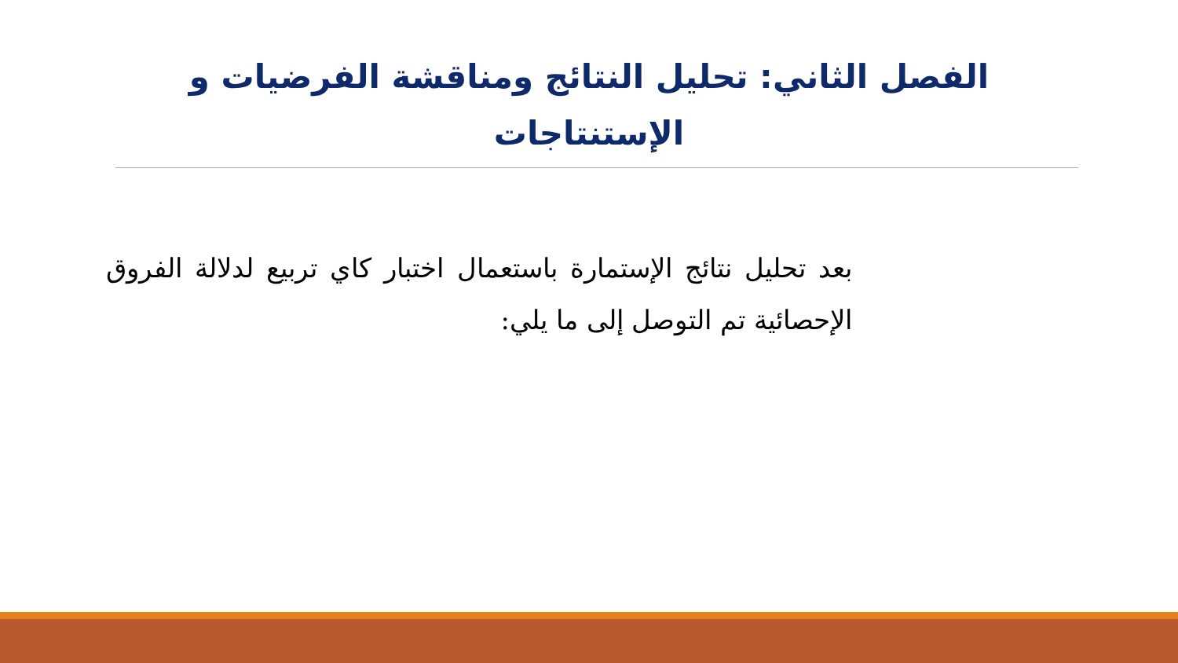الفصل الثاني: تحليل النتائج ومناقشة الفرضيات و الإستنتاجات
بعد تحليل نتائج الإستمارة باستعمال اختبار كاي تربيع لدلالة الفروق الإحصائية تم التوصل إلى ما يلي: